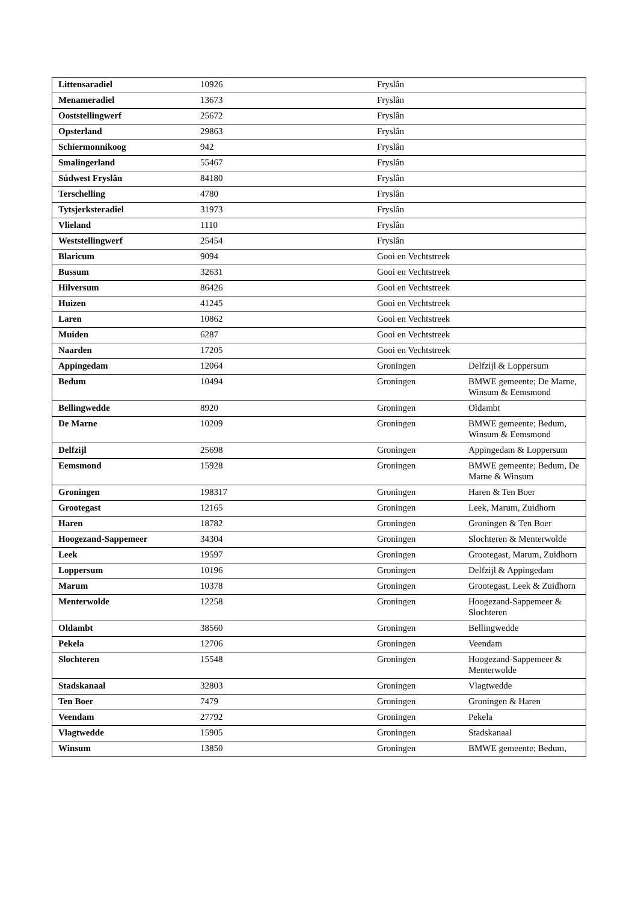| Littensaradiel | 10926 | Fryslân | |
| Menameradiel | 13673 | Fryslân | |
| Ooststellingwerf | 25672 | Fryslân | |
| Opsterland | 29863 | Fryslân | |
| Schiermonnikoog | 942 | Fryslân | |
| Smalingerland | 55467 | Fryslân | |
| Súdwest Fryslân | 84180 | Fryslân | |
| Terschelling | 4780 | Fryslân | |
| Tytsjerksteradiel | 31973 | Fryslân | |
| Vlieland | 1110 | Fryslân | |
| Weststellingwerf | 25454 | Fryslân | |
| Blaricum | 9094 | Gooi en Vechtstreek | |
| Bussum | 32631 | Gooi en Vechtstreek | |
| Hilversum | 86426 | Gooi en Vechtstreek | |
| Huizen | 41245 | Gooi en Vechtstreek | |
| Laren | 10862 | Gooi en Vechtstreek | |
| Muiden | 6287 | Gooi en Vechtstreek | |
| Naarden | 17205 | Gooi en Vechtstreek | |
| Appingedam | 12064 | Groningen | Delfzijl & Loppersum |
| Bedum | 10494 | Groningen | BMWE gemeente; De Marne, Winsum & Eemsmond |
| Bellingwedde | 8920 | Groningen | Oldambt |
| De Marne | 10209 | Groningen | BMWE gemeente; Bedum, Winsum & Eemsmond |
| Delfzijl | 25698 | Groningen | Appingedam & Loppersum |
| Eemsmond | 15928 | Groningen | BMWE gemeente; Bedum, De Marne & Winsum |
| Groningen | 198317 | Groningen | Haren & Ten Boer |
| Grootegast | 12165 | Groningen | Leek, Marum, Zuidhorn |
| Haren | 18782 | Groningen | Groningen & Ten Boer |
| Hoogezand-Sappemeer | 34304 | Groningen | Slochteren & Menterwolde |
| Leek | 19597 | Groningen | Grootegast, Marum, Zuidhorn |
| Loppersum | 10196 | Groningen | Delfzijl & Appingedam |
| Marum | 10378 | Groningen | Grootegast, Leek & Zuidhorn |
| Menterwolde | 12258 | Groningen | Hoogezand-Sappemeer & Slochteren |
| Oldambt | 38560 | Groningen | Bellingwedde |
| Pekela | 12706 | Groningen | Veendam |
| Slochteren | 15548 | Groningen | Hoogezand-Sappemeer & Menterwolde |
| Stadskanaal | 32803 | Groningen | Vlagtwedde |
| Ten Boer | 7479 | Groningen | Groningen & Haren |
| Veendam | 27792 | Groningen | Pekela |
| Vlagtwedde | 15905 | Groningen | Stadskanaal |
| Winsum | 13850 | Groningen | BMWE gemeente; Bedum, |